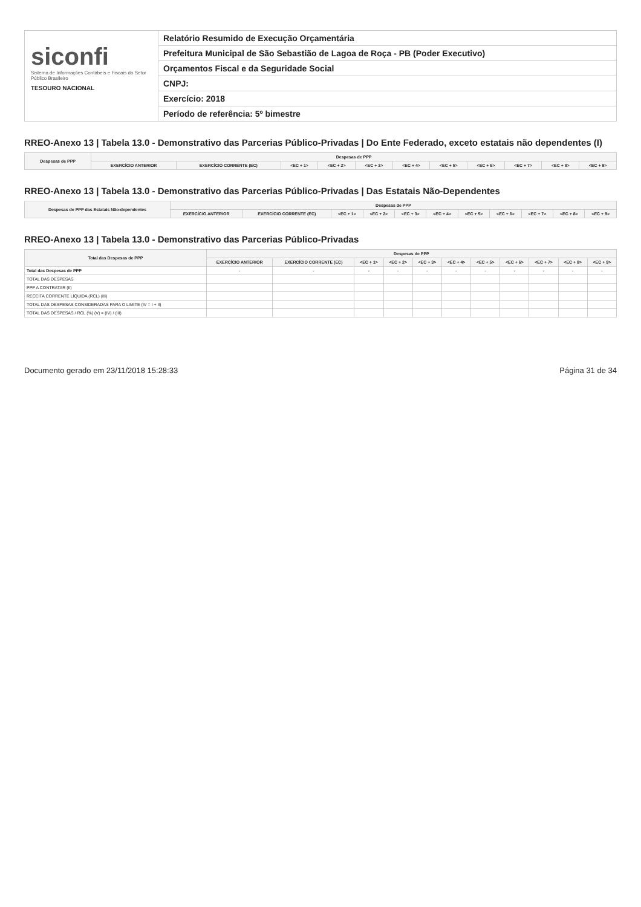siconfi
Sistema de Informações Contábeis e Fiscais do Setor Público Brasileiro
TESOURO NACIONAL
Relatório Resumido de Execução Orçamentária
Prefeitura Municipal de São Sebastião de Lagoa de Roça - PB (Poder Executivo)
Orçamentos Fiscal e da Seguridade Social
CNPJ:
Exercício: 2018
Período de referência: 5º bimestre
RREO-Anexo 13 | Tabela 13.0 - Demonstrativo das Parcerias Público-Privadas | Do Ente Federado, exceto estatais não dependentes (I)
| Despesas de PPP | Despesas de PPP | | | | | | | | | | |
| --- | --- | --- | --- | --- | --- | --- | --- | --- | --- | --- | --- |
| | EXERCÍCIO ANTERIOR | EXERCÍCIO CORRENTE (EC) | <EC + 1> | <EC + 2> | <EC + 3> | <EC + 4> | <EC + 5> | <EC + 6> | <EC + 7> | <EC + 8> | <EC + 9> |
RREO-Anexo 13 | Tabela 13.0 - Demonstrativo das Parcerias Público-Privadas | Das Estatais Não-Dependentes
| Despesas de PPP das Estatais Não-dependentes | Despesas de PPP | | | | | | | | | | |
| --- | --- | --- | --- | --- | --- | --- | --- | --- | --- | --- | --- |
| | EXERCÍCIO ANTERIOR | EXERCÍCIO CORRENTE (EC) | <EC + 1> | <EC + 2> | <EC + 3> | <EC + 4> | <EC + 5> | <EC + 6> | <EC + 7> | <EC + 8> | <EC + 9> |
RREO-Anexo 13 | Tabela 13.0 - Demonstrativo das Parcerias Público-Privadas
| Total das Despesas de PPP | Despesas de PPP | | | | | | | | | | |
| --- | --- | --- | --- | --- | --- | --- | --- | --- | --- | --- | --- |
| | EXERCÍCIO ANTERIOR | EXERCÍCIO CORRENTE (EC) | <EC + 1> | <EC + 2> | <EC + 3> | <EC + 4> | <EC + 5> | <EC + 6> | <EC + 7> | <EC + 8> | <EC + 9> |
| Total das Despesas de PPP | - | - | - | - | - | - | - | - | - | - | - |
| TOTAL DAS DESPESAS | | | | | | | | | | | |
| PPP A CONTRATAR (II) | | | | | | | | | | | |
| RECEITA CORRENTE LÍQUIDA (RCL) (III) | | | | | | | | | | | |
| TOTAL DAS DESPESAS CONSIDERADAS PARA O LIMITE (IV = I + II) | | | | | | | | | | | |
| TOTAL DAS DESPESAS / RCL (%) (V) = (IV) / (III) | | | | | | | | | | | |
Documento gerado em 23/11/2018 15:28:33 Página 31 de 34